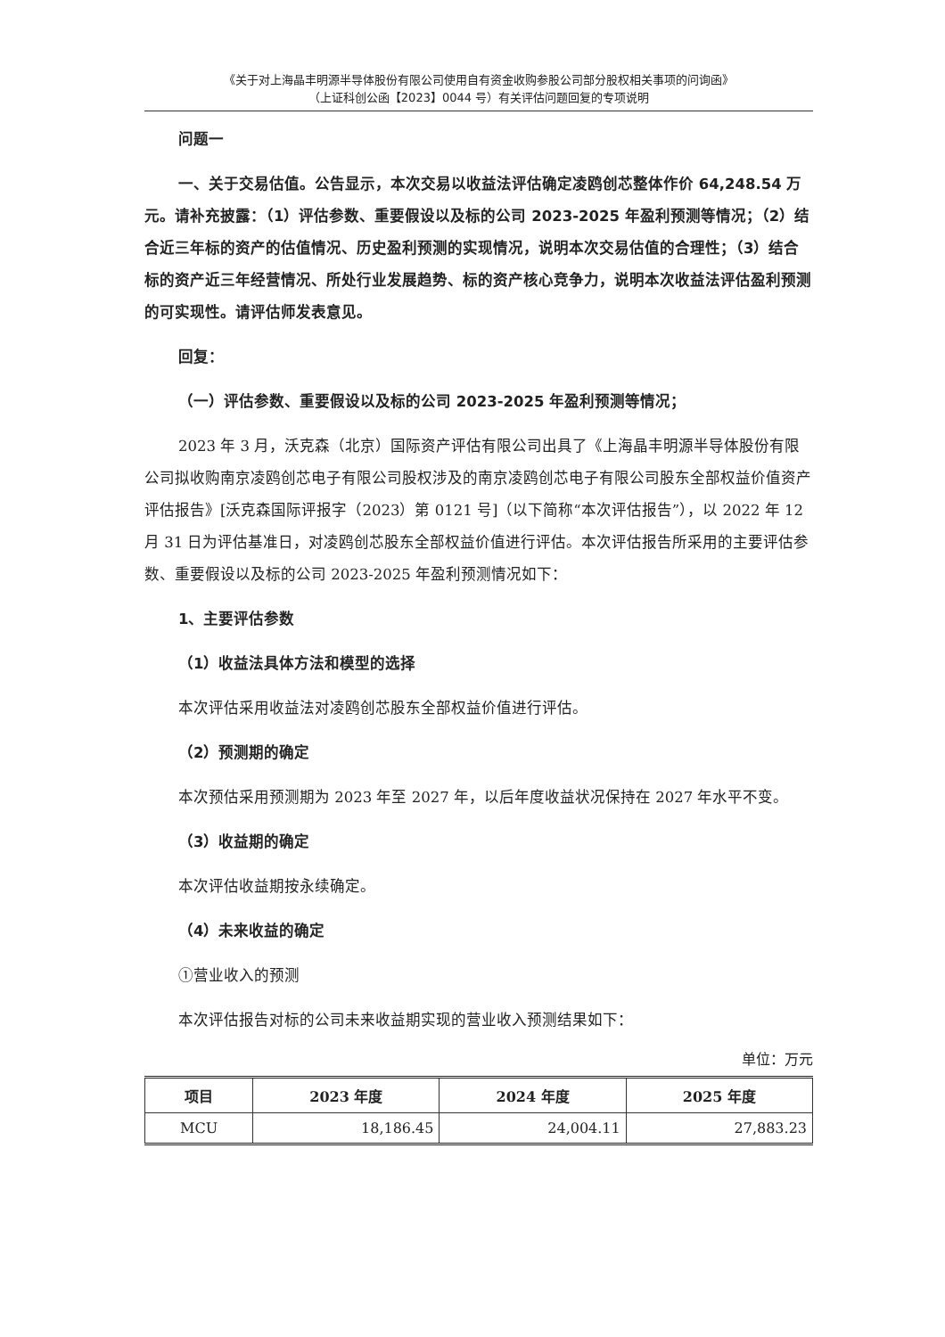《关于对上海晶丰明源半导体股份有限公司使用自有资金收购参股公司部分股权相关事项的问询函》
（上证科创公函【2023】0044 号）有关评估问题回复的专项说明
问题一
一、关于交易估值。公告显示，本次交易以收益法评估确定凌鸥创芯整体作价 64,248.54 万元。请补充披露：（1）评估参数、重要假设以及标的公司 2023-2025 年盈利预测等情况；（2）结合近三年标的资产的估值情况、历史盈利预测的实现情况，说明本次交易估值的合理性；（3）结合标的资产近三年经营情况、所处行业发展趋势、标的资产核心竞争力，说明本次收益法评估盈利预测的可实现性。请评估师发表意见。
回复：
（一）评估参数、重要假设以及标的公司 2023-2025 年盈利预测等情况；
2023 年 3 月，沃克森（北京）国际资产评估有限公司出具了《上海晶丰明源半导体股份有限公司拟收购南京凌鸥创芯电子有限公司股权涉及的南京凌鸥创芯电子有限公司股东全部权益价值资产评估报告》[沃克森国际评报字（2023）第 0121 号]（以下简称“本次评估报告”），以 2022 年 12 月 31 日为评估基准日，对凌鸥创芯股东全部权益价值进行评估。本次评估报告所采用的主要评估参数、重要假设以及标的公司 2023-2025 年盈利预测情况如下：
1、主要评估参数
（1）收益法具体方法和模型的选择
本次评估采用收益法对凌鸥创芯股东全部权益价值进行评估。
（2）预测期的确定
本次预估采用预测期为 2023 年至 2027 年，以后年度收益状况保持在 2027 年水平不变。
（3）收益期的确定
本次评估收益期按永续确定。
（4）未来收益的确定
①营业收入的预测
本次评估报告对标的公司未来收益期实现的营业收入预测结果如下：
单位：万元
| 项目 | 2023 年度 | 2024 年度 | 2025 年度 |
| --- | --- | --- | --- |
| MCU | 18,186.45 | 24,004.11 | 27,883.23 |